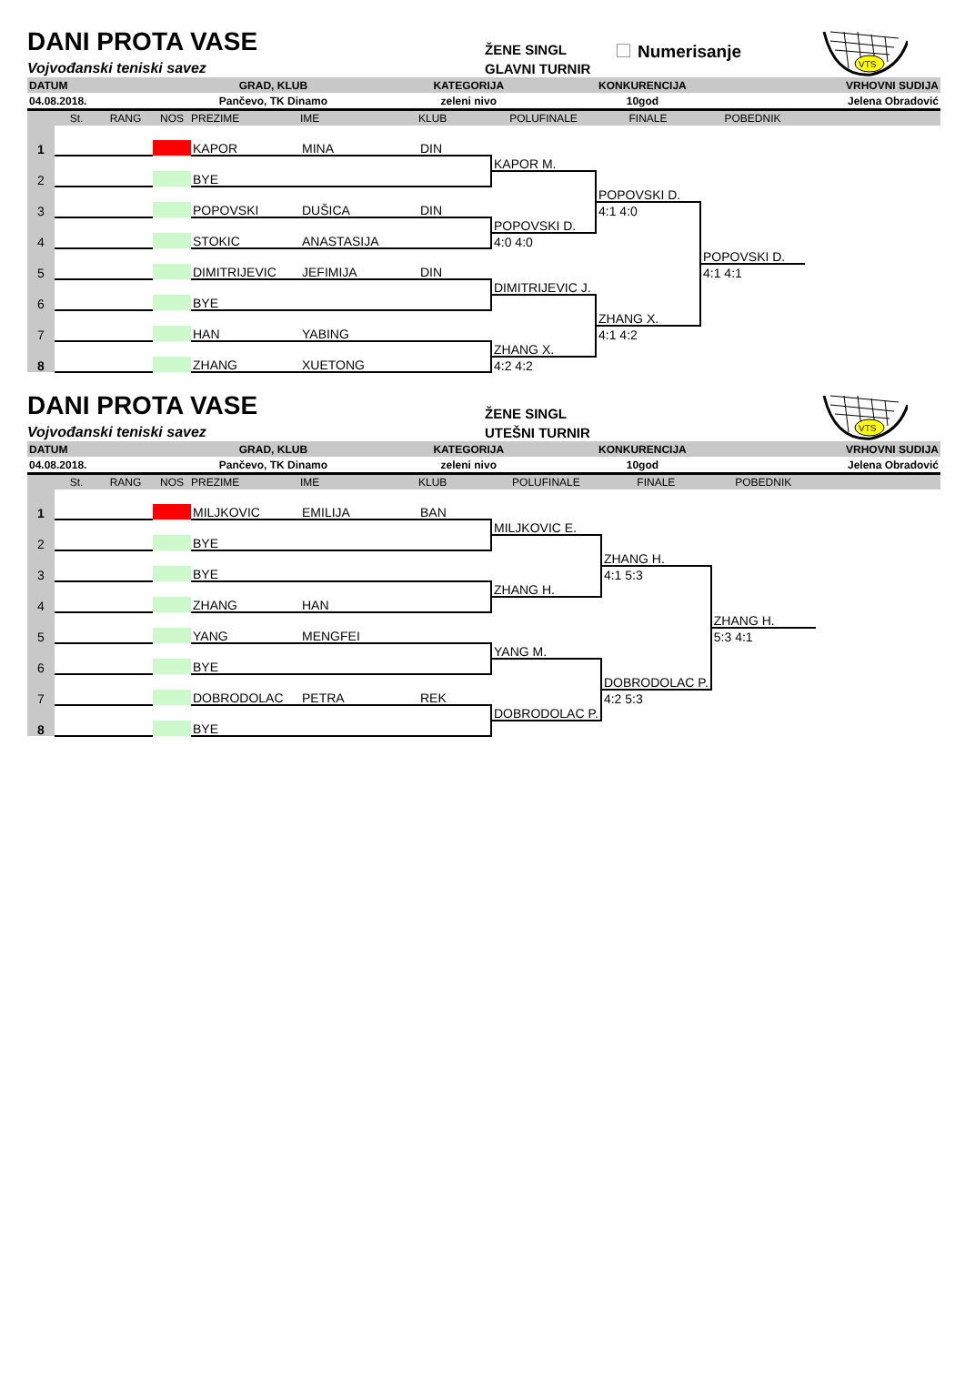DANI PROTA VASE
Vojvođanski teniski savez
ŽENE SINGL
GLAVNI TURNIR
Numerisanje
VTS
| DATUM | GRAD, KLUB | KATEGORIJA | KONKURENCIJA | VRHOVNI SUDIJA |
| 04.08.2018. | Pančevo, TK Dinamo | zeleni nivo | 10god | Jelena Obradović |
| | St. | RANG | NOS | PREZIME | IME | KLUB | POLUFINALE | FINALE | POBEDNIK | |
| --- | --- | --- | --- | --- | --- | --- | --- | --- | --- | --- |
| 1 | | | | | | | | | | |
| | | | | KAPOR | MINA | DIN | | | | |
| 2 | | | | | | | KAPOR M. | | | |
| | | | | BYE | | | | | | |
| 3 | | | | | | | | POPOVSKI D. | | |
| | | | | POPOVSKI | DUŠICA | DIN | | 4:1 4:0 | | |
| 4 | | | | | | | POPOVSKI D. | | | |
| | | | | STOKIC | ANASTASIJA | | 4:0 4:0 | | | |
| 5 | | | | | | | | | POPOVSKI D. | |
| | | | | DIMITRIJEVIC | JEFIMIJA | DIN | | | 4:1 4:1 | |
| 6 | | | | | | | DIMITRIJEVIC J. | | | |
| | | | | BYE | | | | | | |
| 7 | | | | | | | | ZHANG X. | | |
| | | | | HAN | YABING | | | 4:1 4:2 | | |
| 8 | | | | | | | ZHANG X. | | | |
| | | | | ZHANG | XUETONG | | 4:2 4:2 | | | |
DANI PROTA VASE
Vojvođanski teniski savez
ŽENE SINGL
UTEŠNI TURNIR
VTS
| DATUM | GRAD, KLUB | KATEGORIJA | KONKURENCIJA | VRHOVNI SUDIJA |
| 04.08.2018. | Pančevo, TK Dinamo | zeleni nivo | 10god | Jelena Obradović |
| | St. | RANG | NOS | PREZIME | IME | KLUB | POLUFINALE | FINALE | POBEDNIK | |
| --- | --- | --- | --- | --- | --- | --- | --- | --- | --- | --- |
| 1 | | | | | | | | | | |
| | | | | MILJKOVIC | EMILIJA | BAN | | | | |
| 2 | | | | | | | MILJKOVIC E. | | | |
| | | | | BYE | | | | | | |
| 3 | | | | | | | | ZHANG H. | | |
| | | | | BYE | | | | 4:1 5:3 | | |
| 4 | | | | | | | ZHANG H. | | | |
| | | | | ZHANG | HAN | | | | | |
| 5 | | | | | | | | | ZHANG H. | |
| | | | | YANG | MENGFEI | | | | 5:3 4:1 | |
| 6 | | | | | | | YANG M. | | | |
| | | | | BYE | | | | | | |
| 7 | | | | | | | | DOBRODOLAC P. | | |
| | | | | DOBRODOLAC | PETRA | REK | | 4:2 5:3 | | |
| 8 | | | | | | | DOBRODOLAC P. | | | |
| | | | | BYE | | | | | | |